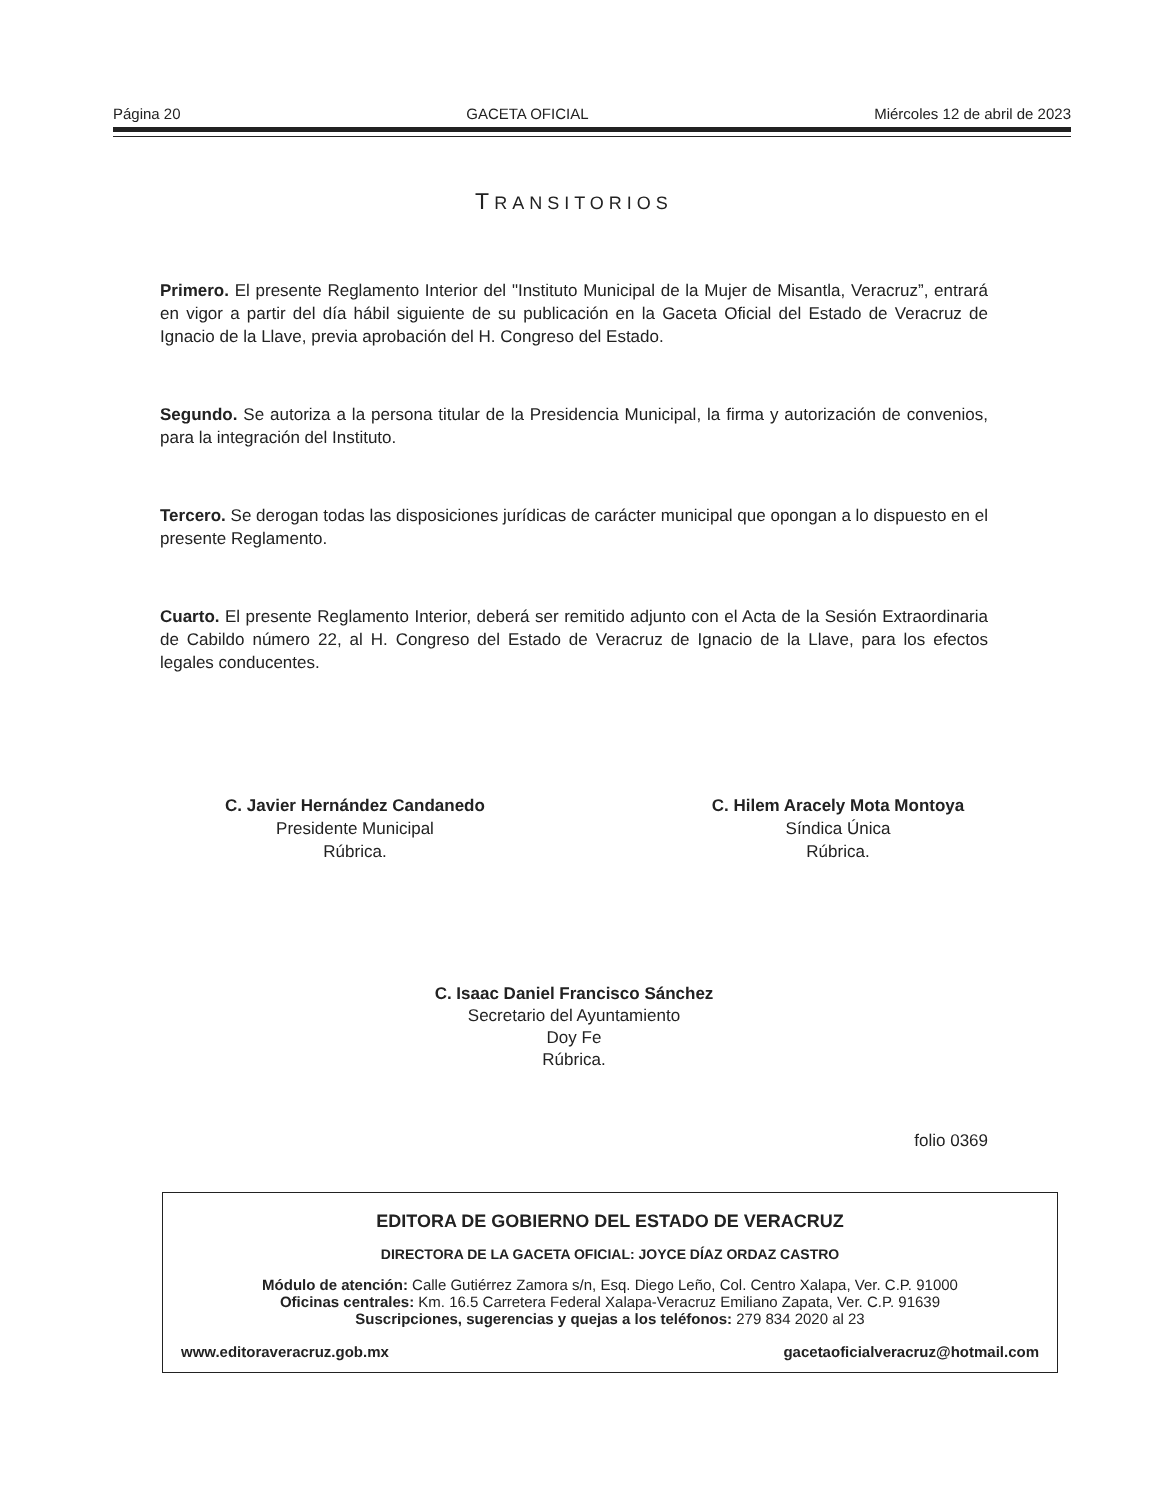Página 20 GACETA OFICIAL Miércoles 12 de abril de 2023
TRANSITORIOS
Primero. El presente Reglamento Interior del "Instituto Municipal de la Mujer de Misantla, Veracruz”, entrará en vigor a partir del día hábil siguiente de su publicación en la Gaceta Oficial del Estado de Veracruz de Ignacio de la Llave, previa aprobación del H. Congreso del Estado.
Segundo. Se autoriza a la persona titular de la Presidencia Municipal, la firma y autorización de convenios, para la integración del Instituto.
Tercero. Se derogan todas las disposiciones jurídicas de carácter municipal que opongan a lo dispuesto en el presente Reglamento.
Cuarto. El presente Reglamento Interior, deberá ser remitido adjunto con el Acta de la Sesión Extraordinaria de Cabildo número 22, al H. Congreso del Estado de Veracruz de Ignacio de la Llave, para los efectos legales conducentes.
C. Javier Hernández Candanedo
Presidente Municipal
Rúbrica.
C. Hilem Aracely Mota Montoya
Síndica Única
Rúbrica.
C. Isaac Daniel Francisco Sánchez
Secretario del Ayuntamiento
Doy Fe
Rúbrica.
folio 0369
EDITORA DE GOBIERNO DEL ESTADO DE VERACRUZ
DIRECTORA DE LA GACETA OFICIAL: JOYCE DÍAZ ORDAZ CASTRO
Módulo de atención: Calle Gutiérrez Zamora s/n, Esq. Diego Leño, Col. Centro Xalapa, Ver. C.P. 91000
Oficinas centrales: Km. 16.5 Carretera Federal Xalapa-Veracruz Emiliano Zapata, Ver. C.P. 91639
Suscripciones, sugerencias y quejas a los teléfonos: 279 834 2020 al 23
www.editoraveracruz.gob.mx gacetaoficialveracruz@hotmail.com